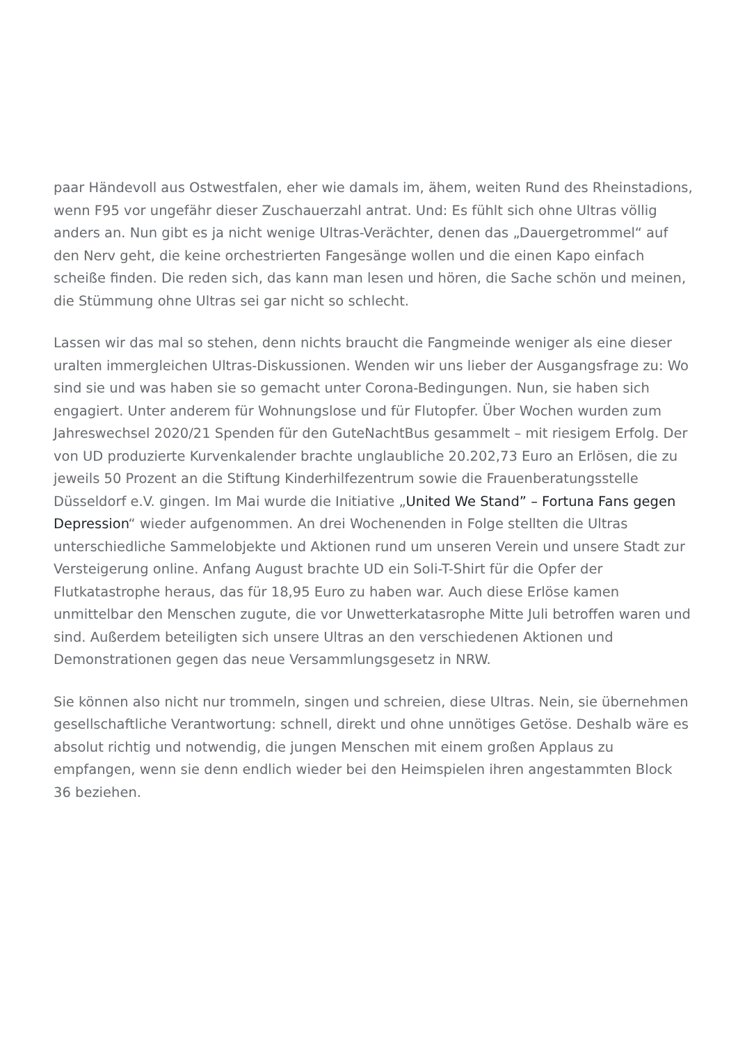paar Händevoll aus Ostwestfalen, eher wie damals im, ähem, weiten Rund des Rheinstadions, wenn F95 vor ungefähr dieser Zuschauerzahl antrat. Und: Es fühlt sich ohne Ultras völlig anders an. Nun gibt es ja nicht wenige Ultras-Verächter, denen das „Dauergetrommel“ auf den Nerv geht, die keine orchestrierten Fangesänge wollen und die einen Kapo einfach scheiße finden. Die reden sich, das kann man lesen und hören, die Sache schön und meinen, die Stümmung ohne Ultras sei gar nicht so schlecht.
Lassen wir das mal so stehen, denn nichts braucht die Fangmeinde weniger als eine dieser uralten immergleichen Ultras-Diskussionen. Wenden wir uns lieber der Ausgangsfrage zu: Wo sind sie und was haben sie so gemacht unter Corona-Bedingungen. Nun, sie haben sich engagiert. Unter anderem für Wohnungslose und für Flutopfer. Über Wochen wurden zum Jahreswechsel 2020/21 Spenden für den GuteNachtBus gesammelt – mit riesigem Erfolg. Der von UD produzierte Kurvenkalender brachte unglaubliche 20.202,73 Euro an Erlösen, die zu jeweils 50 Prozent an die Stiftung Kinderhilfezentrum sowie die Frauenberatungsstelle Düsseldorf e.V. gingen. Im Mai wurde die Initiative „United We Stand” – Fortuna Fans gegen Depression“ wieder aufgenommen. An drei Wochenenden in Folge stellten die Ultras unterschiedliche Sammelobjekte und Aktionen rund um unseren Verein und unsere Stadt zur Versteigerung online. Anfang August brachte UD ein Soli-T-Shirt für die Opfer der Flutkatastrophe heraus, das für 18,95 Euro zu haben war. Auch diese Erlöse kamen unmittelbar den Menschen zugute, die vor Unwetterkatasrophe Mitte Juli betroffen waren und sind. Außerdem beteiligten sich unsere Ultras an den verschiedenen Aktionen und Demonstrationen gegen das neue Versammlungsgesetz in NRW.
Sie können also nicht nur trommeln, singen und schreien, diese Ultras. Nein, sie übernehmen gesellschaftliche Verantwortung: schnell, direkt und ohne unnötiges Getöse. Deshalb wäre es absolut richtig und notwendig, die jungen Menschen mit einem großen Applaus zu empfangen, wenn sie denn endlich wieder bei den Heimspielen ihren angestammten Block 36 beziehen.